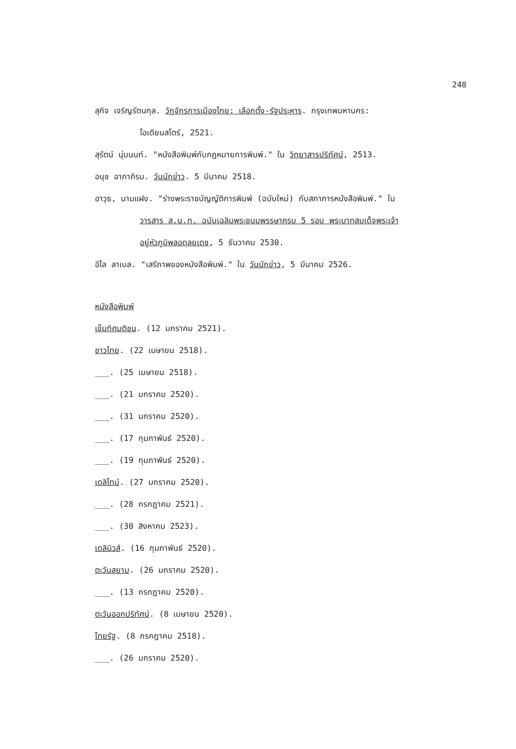248
สุกิจ เจริญรัตนกุล. วัฏจักรการเมืองไทย: เลือกตั้ง-รัฐประหาร. กรุงเทพมหานคร:
โอเดียนสโตร์, 2521.
สุรัตน์ นุ่มนนท์. "หนังสือพิมพ์กับกฎหมายการพิมพ์." ใน วิทยาสารปริทัศน์, 2513.
อนุช อาภาภิรม. วันนักข่าว. 5 มีนาคม 2518.
อาวุธ, นามแฝง. "ร่างพระราชบัญญัติการพิมพ์ (ฉบับใหม่) กับสภาการหนังสือพิมพ์." ใน
วารสาร ส.น.ท. ฉบับเฉลิมพระชนมพรรษาครบ 5 รอบ พระบาทสมเด็จพระเจ้า
อยู่หัวภูมิพลอดุลยเดช, 5 ธันวาคม 2530.
อีไล ลาเบล. "เสรีภาพของหนังสือพิมพ์." ใน วันนักข่าว, 5 มีนาคม 2526.
หนังสือพิมพ์
เข็มทิศมติชน. (12 มกราคม 2521).
ชาวไทย. (22 เมษายน 2518).
___. (25 เมษายน 2518).
___. (21 มกราคม 2520).
___. (31 มกราคม 2520).
___. (17 กุมภาพันธ์ 2520).
___. (19 กุมภาพันธ์ 2520).
เดลิไทม์. (27 มกราคม 2520).
___. (28 กรกฎาคม 2521).
___. (30 สิงหาคม 2523).
เดลินิวส์. (16 กุมภาพันธ์ 2520).
ตะวันสยาม. (26 มกราคม 2520).
___. (13 กรกฎาคม 2520).
ตะวันออกปริทัศน์. (8 เมษายน 2520).
ไทยรัฐ. (8 กรกฎาคม 2518).
___. (26 มกราคม 2520).